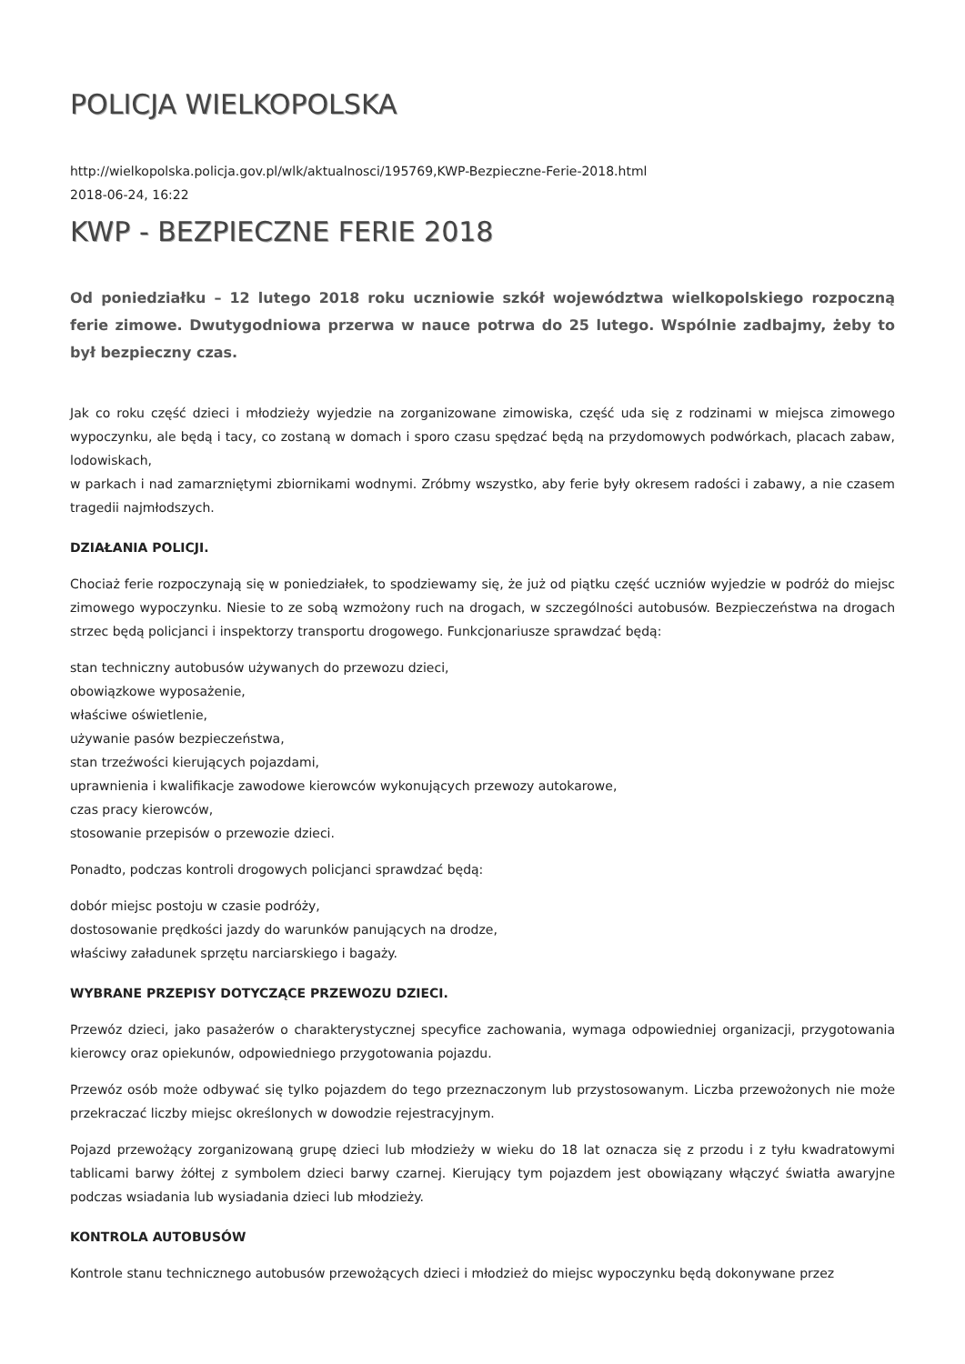POLICJA WIELKOPOLSKA
http://wielkopolska.policja.gov.pl/wlk/aktualnosci/195769,KWP-Bezpieczne-Ferie-2018.html
2018-06-24, 16:22
KWP - BEZPIECZNE FERIE 2018
Od poniedziałku – 12 lutego 2018 roku uczniowie szkół województwa wielkopolskiego rozpoczną ferie zimowe. Dwutygodniowa przerwa w nauce potrwa do 25 lutego. Wspólnie zadbajmy, żeby to był bezpieczny czas.
Jak co roku część dzieci i młodzieży wyjedzie na zorganizowane zimowiska, część uda się z rodzinami w miejsca zimowego wypoczynku, ale będą i tacy, co zostaną w domach i sporo czasu spędzać będą na przydomowych podwórkach, placach zabaw, lodowiskach,
w parkach i nad zamarzniętymi zbiornikami wodnymi. Zróbmy wszystko, aby ferie były okresem radości i zabawy, a nie czasem tragedii najmłodszych.
DZIAŁANIA POLICJI.
Chociaż ferie rozpoczynają się w poniedziałek, to spodziewamy się, że już od piątku część uczniów wyjedzie w podróż do miejsc zimowego wypoczynku. Niesie to ze sobą wzmożony ruch na drogach, w szczególności autobusów. Bezpieczeństwa na drogach strzec będą policjanci i inspektorzy transportu drogowego. Funkcjonariusze sprawdzać będą:
stan techniczny autobusów używanych do przewozu dzieci,
obowiązkowe wyposażenie,
właściwe oświetlenie,
używanie pasów bezpieczeństwa,
stan trzeźwości kierujących pojazdami,
uprawnienia i kwalifikacje zawodowe kierowców wykonujących przewozy autokarowe,
czas pracy kierowców,
stosowanie przepisów o przewozie dzieci.
Ponadto, podczas kontroli drogowych policjanci sprawdzać będą:
dobór miejsc postoju w czasie podróży,
dostosowanie prędkości jazdy do warunków panujących na drodze,
właściwy załadunek sprzętu narciarskiego i bagaży.
WYBRANE PRZEPISY DOTYCZĄCE PRZEWOZU DZIECI.
Przewóz dzieci, jako pasażerów o charakterystycznej specyfice zachowania, wymaga odpowiedniej organizacji, przygotowania kierowcy oraz opiekunów, odpowiedniego przygotowania pojazdu.
Przewóz osób może odbywać się tylko pojazdem do tego przeznaczonym lub przystosowanym. Liczba przewożonych nie może przekraczać liczby miejsc określonych w dowodzie rejestracyjnym.
Pojazd przewożący zorganizowaną grupę dzieci lub młodzieży w wieku do 18 lat oznacza się z przodu i z tyłu kwadratowymi tablicami barwy żółtej z symbolem dzieci barwy czarnej. Kierujący tym pojazdem jest obowiązany włączyć światła awaryjne podczas wsiadania lub wysiadania dzieci lub młodzieży.
KONTROLA AUTOBUSÓW
Kontrole stanu technicznego autobusów przewożących dzieci i młodzież do miejsc wypoczynku będą dokonywane przez